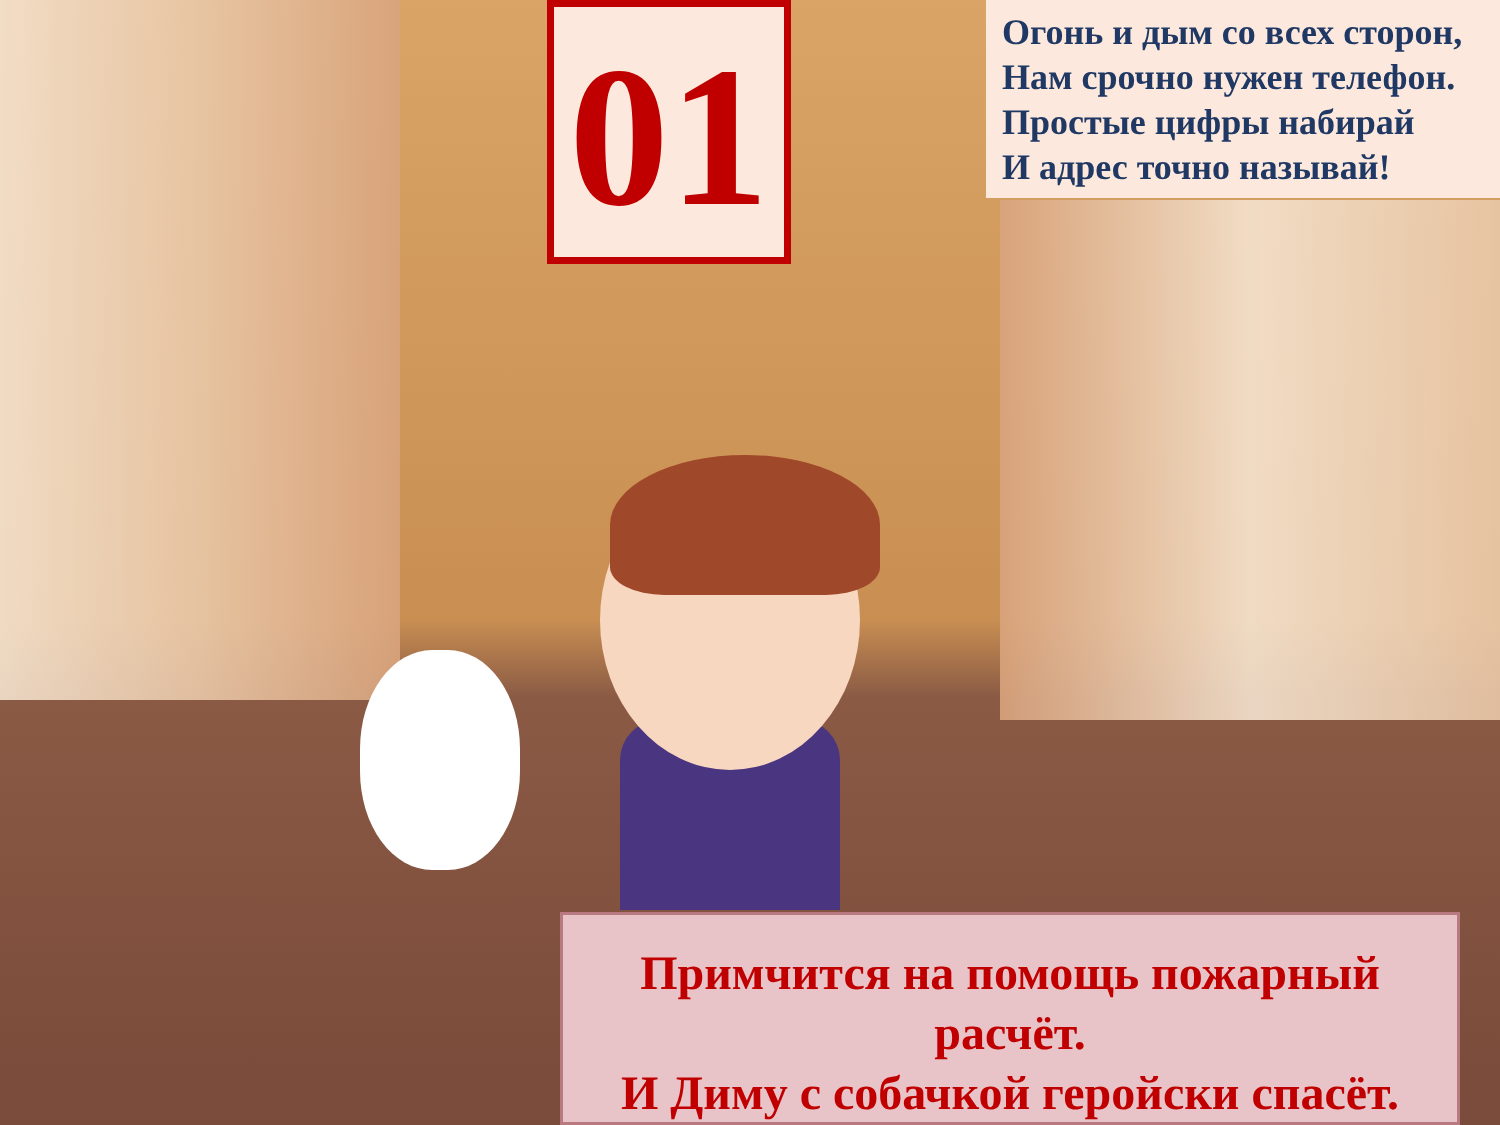01
Огонь и дым со всех сторон,
Нам срочно нужен телефон.
Простые цифры набирай
И адрес точно называй!
Примчится на помощь пожарный
расчёт.
И Диму с собачкой геройски спасёт.